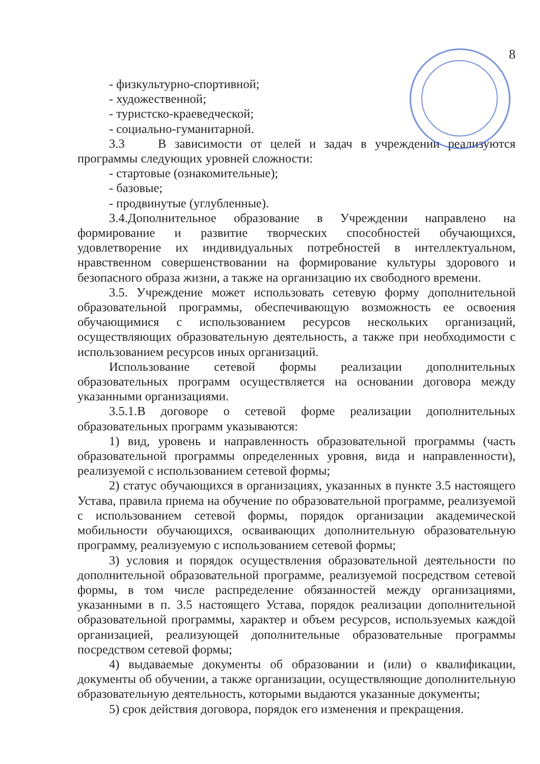8
- физкультурно-спортивной;
- художественной;
- туристско-краеведческой;
- социально-гуманитарной.
3.3 В зависимости от целей и задач в учреждении реализуются программы следующих уровней сложности:
- стартовые (ознакомительные);
- базовые;
- продвинутые (углубленные).
3.4.Дополнительное образование в Учреждении направлено на формирование и развитие творческих способностей обучающихся, удовлетворение их индивидуальных потребностей в интеллектуальном, нравственном совершенствовании на формирование культуры здорового и безопасного образа жизни, а также на организацию их свободного времени.
3.5. Учреждение может использовать сетевую форму дополнительной образовательной программы, обеспечивающую возможность ее освоения обучающимися с использованием ресурсов нескольких организаций, осуществляющих образовательную деятельность, а также при необходимости с использованием ресурсов иных организаций.
Использование сетевой формы реализации дополнительных образовательных программ осуществляется на основании договора между указанными организациями.
3.5.1.В договоре о сетевой форме реализации дополнительных образовательных программ указываются:
1) вид, уровень и направленность образовательной программы (часть образовательной программы определенных уровня, вида и направленности), реализуемой с использованием сетевой формы;
2) статус обучающихся в организациях, указанных в пункте 3.5 настоящего Устава, правила приема на обучение по образовательной программе, реализуемой с использованием сетевой формы, порядок организации академической мобильности обучающихся, осваивающих дополнительную образовательную программу, реализуемую с использованием сетевой формы;
3) условия и порядок осуществления образовательной деятельности по дополнительной образовательной программе, реализуемой посредством сетевой формы, в том числе распределение обязанностей между организациями, указанными в п. 3.5 настоящего Устава, порядок реализации дополнительной образовательной программы, характер и объем ресурсов, используемых каждой организацией, реализующей дополнительные образовательные программы посредством сетевой формы;
4) выдаваемые документы об образовании и (или) о квалификации, документы об обучении, а также организации, осуществляющие дополнительную образовательную деятельность, которыми выдаются указанные документы;
5) срок действия договора, порядок его изменения и прекращения.